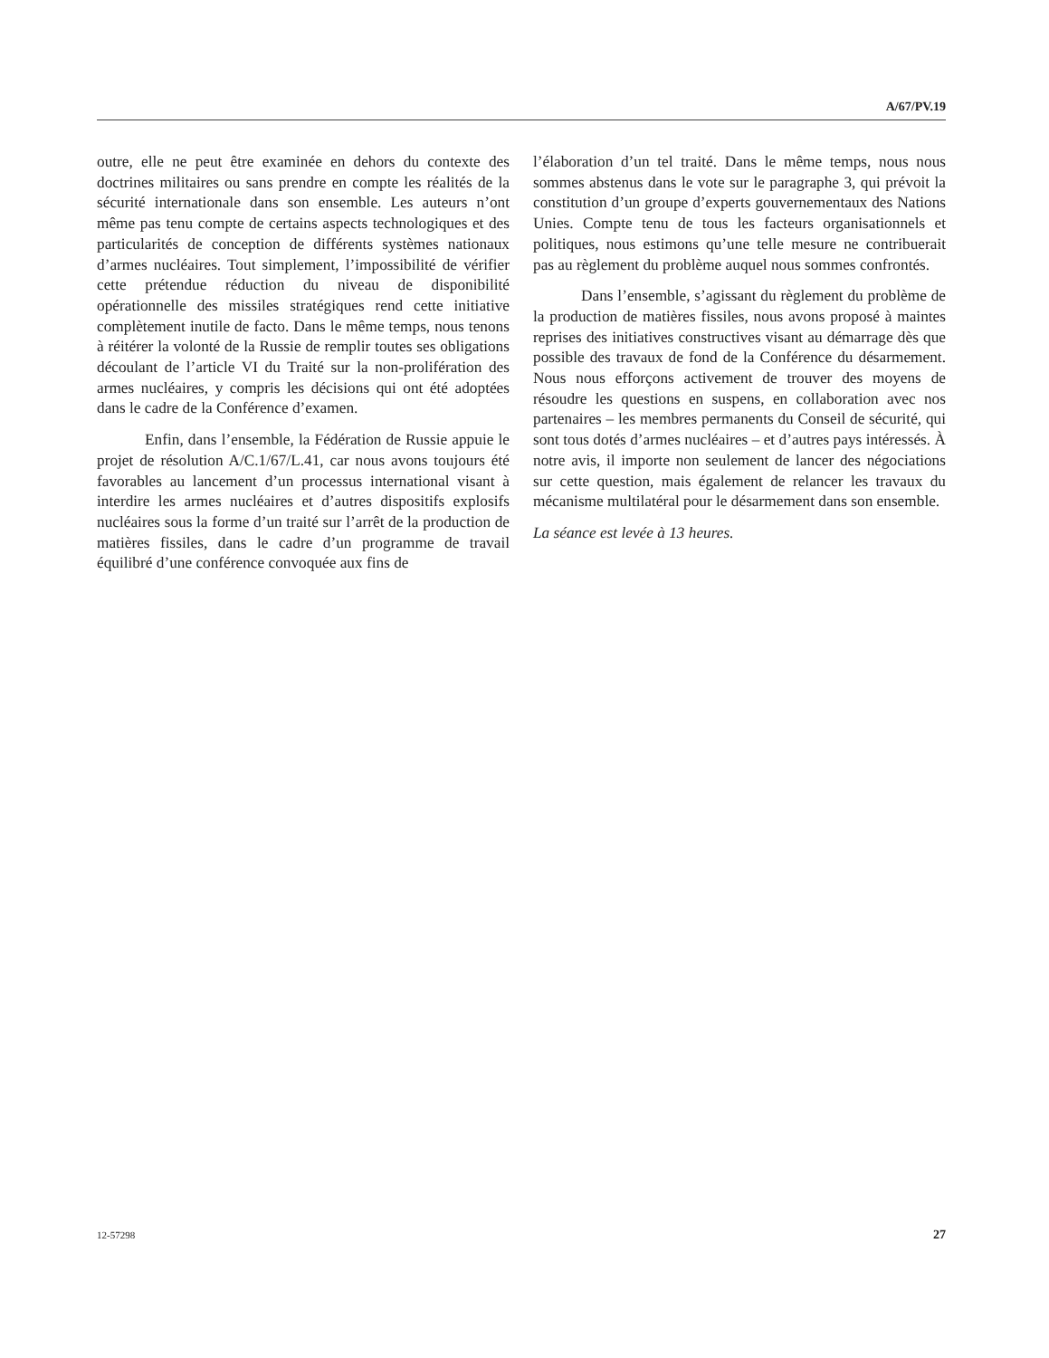A/67/PV.19
outre, elle ne peut être examinée en dehors du contexte des doctrines militaires ou sans prendre en compte les réalités de la sécurité internationale dans son ensemble. Les auteurs n’ont même pas tenu compte de certains aspects technologiques et des particularités de conception de différents systèmes nationaux d’armes nucléaires. Tout simplement, l’impossibilité de vérifier cette prétendue réduction du niveau de disponibilité opérationnelle des missiles stratégiques rend cette initiative complètement inutile de facto. Dans le même temps, nous tenons à réitérer la volonté de la Russie de remplir toutes ses obligations découlant de l’article VI du Traité sur la non-prolifération des armes nucléaires, y compris les décisions qui ont été adoptées dans le cadre de la Conférence d’examen.
Enfin, dans l’ensemble, la Fédération de Russie appuie le projet de résolution A/C.1/67/L.41, car nous avons toujours été favorables au lancement d’un processus international visant à interdire les armes nucléaires et d’autres dispositifs explosifs nucléaires sous la forme d’un traité sur l’arrêt de la production de matières fissiles, dans le cadre d’un programme de travail équilibré d’une conférence convoquée aux fins de
l’élaboration d’un tel traité. Dans le même temps, nous nous sommes abstenus dans le vote sur le paragraphe 3, qui prévoit la constitution d’un groupe d’experts gouvernementaux des Nations Unies. Compte tenu de tous les facteurs organisationnels et politiques, nous estimons qu’une telle mesure ne contribuerait pas au règlement du problème auquel nous sommes confrontés.
Dans l’ensemble, s’agissant du règlement du problème de la production de matières fissiles, nous avons proposé à maintes reprises des initiatives constructives visant au démarrage dès que possible des travaux de fond de la Conférence du désarmement. Nous nous efforçons activement de trouver des moyens de résoudre les questions en suspens, en collaboration avec nos partenaires – les membres permanents du Conseil de sécurité, qui sont tous dotés d’armes nucléaires – et d’autres pays intéressés. À notre avis, il importe non seulement de lancer des négociations sur cette question, mais également de relancer les travaux du mécanisme multilatéral pour le désarmement dans son ensemble.
La séance est levée à 13 heures.
12-57298 27